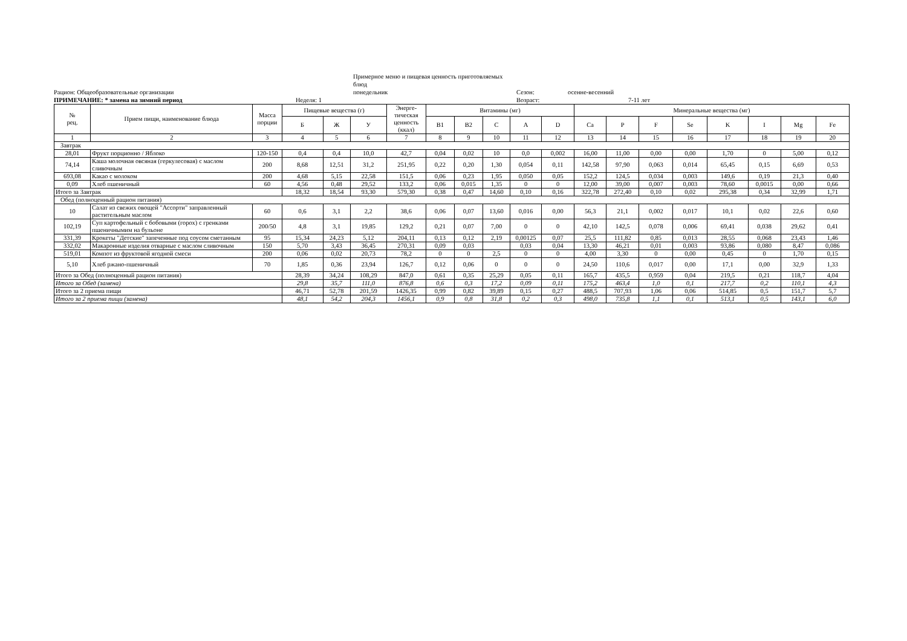Примерное меню и пищевая ценность приготовляемых блюд
Рацион: Общеобразовательные организации
понедельник
Сезон:
осенне-весенний
ПРИМЕЧАНИЕ: * замена на зимний период
Неделя: 1
Возраст:
7-11 лет
| № рец. | Прием пищи, наименование блюда | Масса порции | Пищевые вещества (г) | | | Энерге-тическая ценность (ккал) | Витамины (мг) | | | | | Минеральные вещества (мг) | | | | | | | |
| --- | --- | --- | --- | --- | --- | --- | --- | --- | --- | --- | --- | --- | --- | --- | --- | --- | --- | --- | --- |
| | | | Б | Ж | У | | B1 | B2 | C | A | D | Ca | P | F | Se | K | I | Mg | Fe |
| 1 | 2 | 3 | 4 | 5 | 6 | 7 | 8 | 9 | 10 | 11 | 12 | 13 | 14 | 15 | 16 | 17 | 18 | 19 | 20 |
| Завтрак | | | | | | | | | | | | | | | | | | | |
| 28,01 | Фрукт порционно / Яблоко | 120-150 | 0,4 | 0,4 | 10,0 | 42,7 | 0,04 | 0,02 | 10 | 0,0 | 0,002 | 16,00 | 11,00 | 0,00 | 0,00 | 1,70 | 0 | 5,00 | 0,12 |
| 74,14 | Каша молочная овсяная (геркулесовая) с маслом сливочным | 200 | 8,68 | 12,51 | 31,2 | 251,95 | 0,22 | 0,20 | 1,30 | 0,054 | 0,11 | 142,58 | 97,90 | 0,063 | 0,014 | 65,45 | 0,15 | 6,69 | 0,53 |
| 693,08 | Какао с молоком | 200 | 4,68 | 5,15 | 22,58 | 151,5 | 0,06 | 0,23 | 1,95 | 0,050 | 0,05 | 152,2 | 124,5 | 0,034 | 0,003 | 149,6 | 0,19 | 21,3 | 0,40 |
| 0,09 | Хлеб пшеничный | 60 | 4,56 | 0,48 | 29,52 | 133,2 | 0,06 | 0,015 | 1,35 | 0 | 0 | 12,00 | 39,00 | 0,007 | 0,003 | 78,60 | 0,0015 | 0,00 | 0,66 |
| Итого за Завтрак | | | 18,32 | 18,54 | 93,30 | 579,30 | 0,38 | 0,47 | 14,60 | 0,10 | 0,16 | 322,78 | 272,40 | 0,10 | 0,02 | 295,38 | 0,34 | 32,99 | 1,71 |
| Обед (полноценный рацион питания) | | | | | | | | | | | | | | | | | | | |
| 10 | Салат из свежих овощей "Ассорти" заправленный растительным маслом | 60 | 0,6 | 3,1 | 2,2 | 38,6 | 0,06 | 0,07 | 13,60 | 0,016 | 0,00 | 56,3 | 21,1 | 0,002 | 0,017 | 10,1 | 0,02 | 22,6 | 0,60 |
| 102,19 | Суп картофельный с бобовыми (горох) с гренками пшеничнымим на бульоне | 200/50 | 4,8 | 3,1 | 19,85 | 129,2 | 0,21 | 0,07 | 7,00 | 0 | 0 | 42,10 | 142,5 | 0,078 | 0,006 | 69,41 | 0,038 | 29,62 | 0,41 |
| 331,39 | Крокеты "Детские" запеченные под соусом сметанным | 95 | 15,34 | 24,23 | 5,12 | 204,11 | 0,13 | 0,12 | 2,19 | 0,00125 | 0,07 | 25,5 | 111,82 | 0,85 | 0,013 | 28,55 | 0,068 | 23,43 | 1,46 |
| 332,02 | Макаронные изделия отварные с маслом сливочным | 150 | 5,70 | 3,43 | 36,45 | 270,31 | 0,09 | 0,03 | | 0,03 | 0,04 | 13,30 | 46,21 | 0,01 | 0,003 | 93,86 | 0,080 | 8,47 | 0,086 |
| 519,01 | Компот из фруктовой ягодной смеси | 200 | 0,06 | 0,02 | 20,73 | 78,2 | 0 | 0 | 2,5 | 0 | 0 | 4,00 | 3,30 | 0 | 0,00 | 0,45 | 0 | 1,70 | 0,15 |
| 5,10 | Хлеб ржано-пшеничный | 70 | 1,85 | 0,36 | 23,94 | 126,7 | 0,12 | 0,06 | 0 | 0 | 0 | 24,50 | 110,6 | 0,017 | 0,00 | 17,1 | 0,00 | 32,9 | 1,33 |
| Итого за Обед (полноценный рацион питания) | | | 28,39 | 34,24 | 108,29 | 847,0 | 0,61 | 0,35 | 25,29 | 0,05 | 0,11 | 165,7 | 435,5 | 0,959 | 0,04 | 219,5 | 0,21 | 118,7 | 4,04 |
| Итого за Обед (замена) | | | 29,8 | 35,7 | 111,0 | 876,8 | 0,6 | 0,3 | 17,2 | 0,09 | 0,11 | 175,2 | 463,4 | 1,0 | 0,1 | 217,7 | 0,2 | 110,1 | 4,3 |
| Итого за 2 приема пищи | | | 46,71 | 52,78 | 201,59 | 1426,35 | 0,99 | 0,82 | 39,89 | 0,15 | 0,27 | 488,5 | 707,93 | 1,06 | 0,06 | 514,85 | 0,5 | 151,7 | 5,7 |
| Итого за 2 приема пищи (замена) | | | 48,1 | 54,2 | 204,3 | 1456,1 | 0,9 | 0,8 | 31,8 | 0,2 | 0,3 | 498,0 | 735,8 | 1,1 | 0,1 | 513,1 | 0,5 | 143,1 | 6,0 |